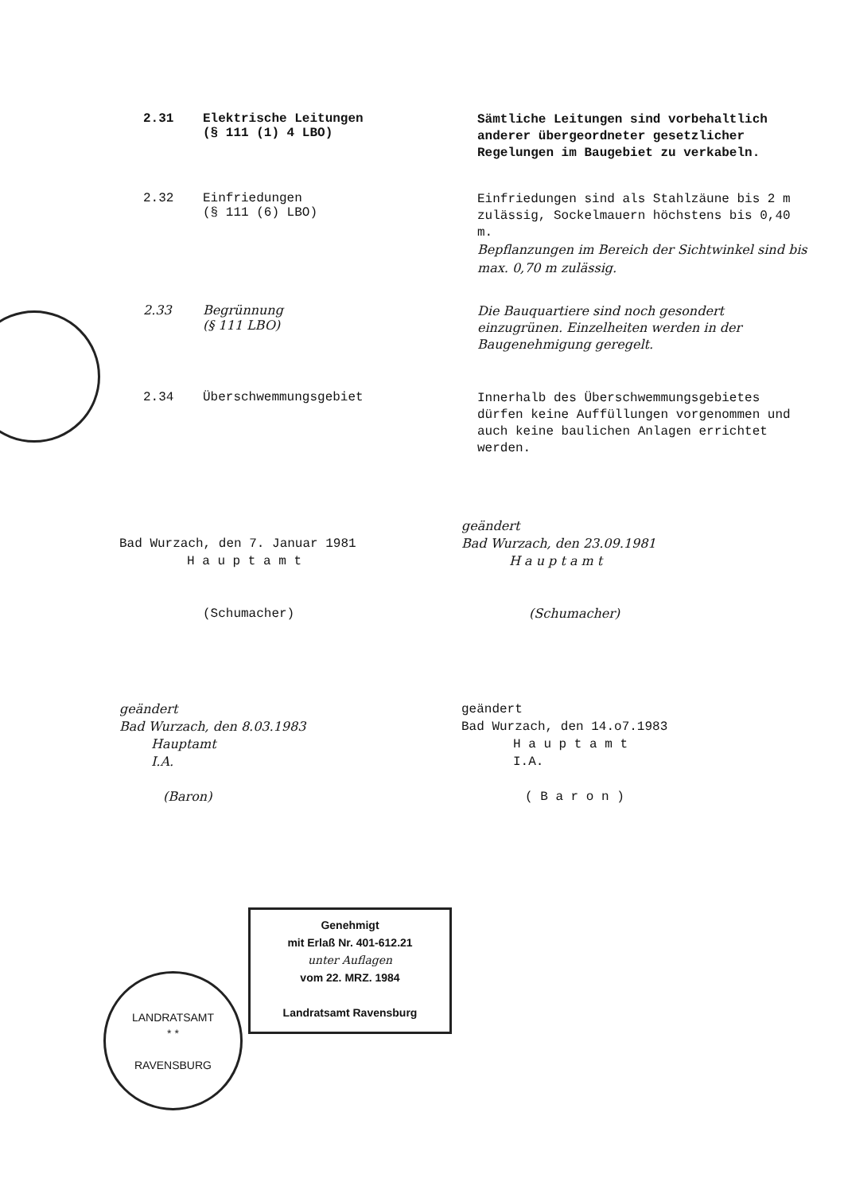2.31 Elektrische Leitungen
(§ 111 (1) 4 LBO)
Sämtliche Leitungen sind vorbehaltlich anderer übergeordneter gesetzlicher Regelungen im Baugebiet zu verkabeln.
2.32 Einfriedungen
(§ 111 (6) LBO)
Einfriedungen sind als Stahlzäune bis 2 m zulässig, Sockelmauern höchstens bis 0,40 m.
Bepflanzungen im Bereich der Sichtwinkel sind bis max. 0,70 m zulässig.
2.33 Begrünnung
(§ 111 LBO)
Die Bauquartiere sind noch gesondert einzugrünen. Einzelheiten werden in der Baugenehmigung geregelt.
2.34 Überschwemmungsgebiet
Innerhalb des Überschwemmungsgebietes dürfen keine Auffüllungen vorgenommen und auch keine baulichen Anlagen errichtet werden.
Bad Wurzach, den 7. Januar 1981
H a u p t a m t
(Schumacher)
geändert
Bad Wurzach, den 23.09.1981
H a u p t a m t
(Schumacher)
geändert
Bad Wurzach, den 8.03.1983
Hauptamt
I.A.
(Baron)
geändert
Bad Wurzach, den 14.o7.1983
H a u p t a m t
I.A.
( B a r o n )
LANDRATSAMT
* *
RAVENSBURG
Genehmigt
mit Erlaß Nr. 401-612.21
unter Auflagen
vom 22. MRZ. 1984
Landratsamt Ravensburg